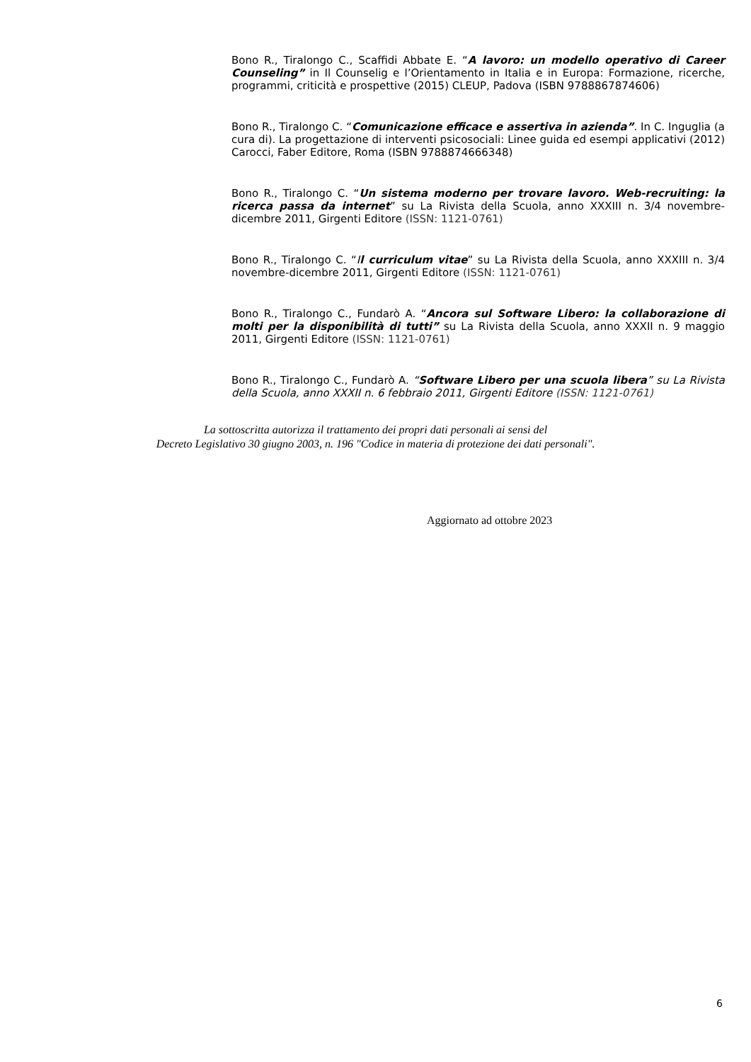Bono R., Tiralongo C., Scaffidi Abbate E. “A lavoro: un modello operativo di Career Counseling” in Il Counselig e l’Orientamento in Italia e in Europa: Formazione, ricerche, programmi, criticità e prospettive (2015) CLEUP, Padova (ISBN 9788867874606)
Bono R., Tiralongo C. “Comunicazione efficace e assertiva in azienda”. In C. Inguglia (a cura di). La progettazione di interventi psicosociali: Linee guida ed esempi applicativi (2012) Carocci, Faber Editore, Roma (ISBN 9788874666348)
Bono R., Tiralongo C. “Un sistema moderno per trovare lavoro. Web-recruiting: la ricerca passa da internet” su La Rivista della Scuola, anno XXXIII n. 3/4 novembre-dicembre 2011, Girgenti Editore (ISSN: 1121-0761)
Bono R., Tiralongo C. “Il curriculum vitae” su La Rivista della Scuola, anno XXXIII n. 3/4 novembre-dicembre 2011, Girgenti Editore (ISSN: 1121-0761)
Bono R., Tiralongo C., Fundarò A. “Ancora sul Software Libero: la collaborazione di molti per la disponibilità di tutti” su La Rivista della Scuola, anno XXXII n. 9 maggio 2011, Girgenti Editore (ISSN: 1121-0761)
Bono R., Tiralongo C., Fundarò A. “Software Libero per una scuola libera” su La Rivista della Scuola, anno XXXII n. 6 febbraio 2011, Girgenti Editore (ISSN: 1121-0761)
La sottoscritta autorizza il trattamento dei propri dati personali ai sensi del
Decreto Legislativo 30 giugno 2003, n. 196 "Codice in materia di protezione dei dati personali".
Aggiornato ad ottobre 2023
6